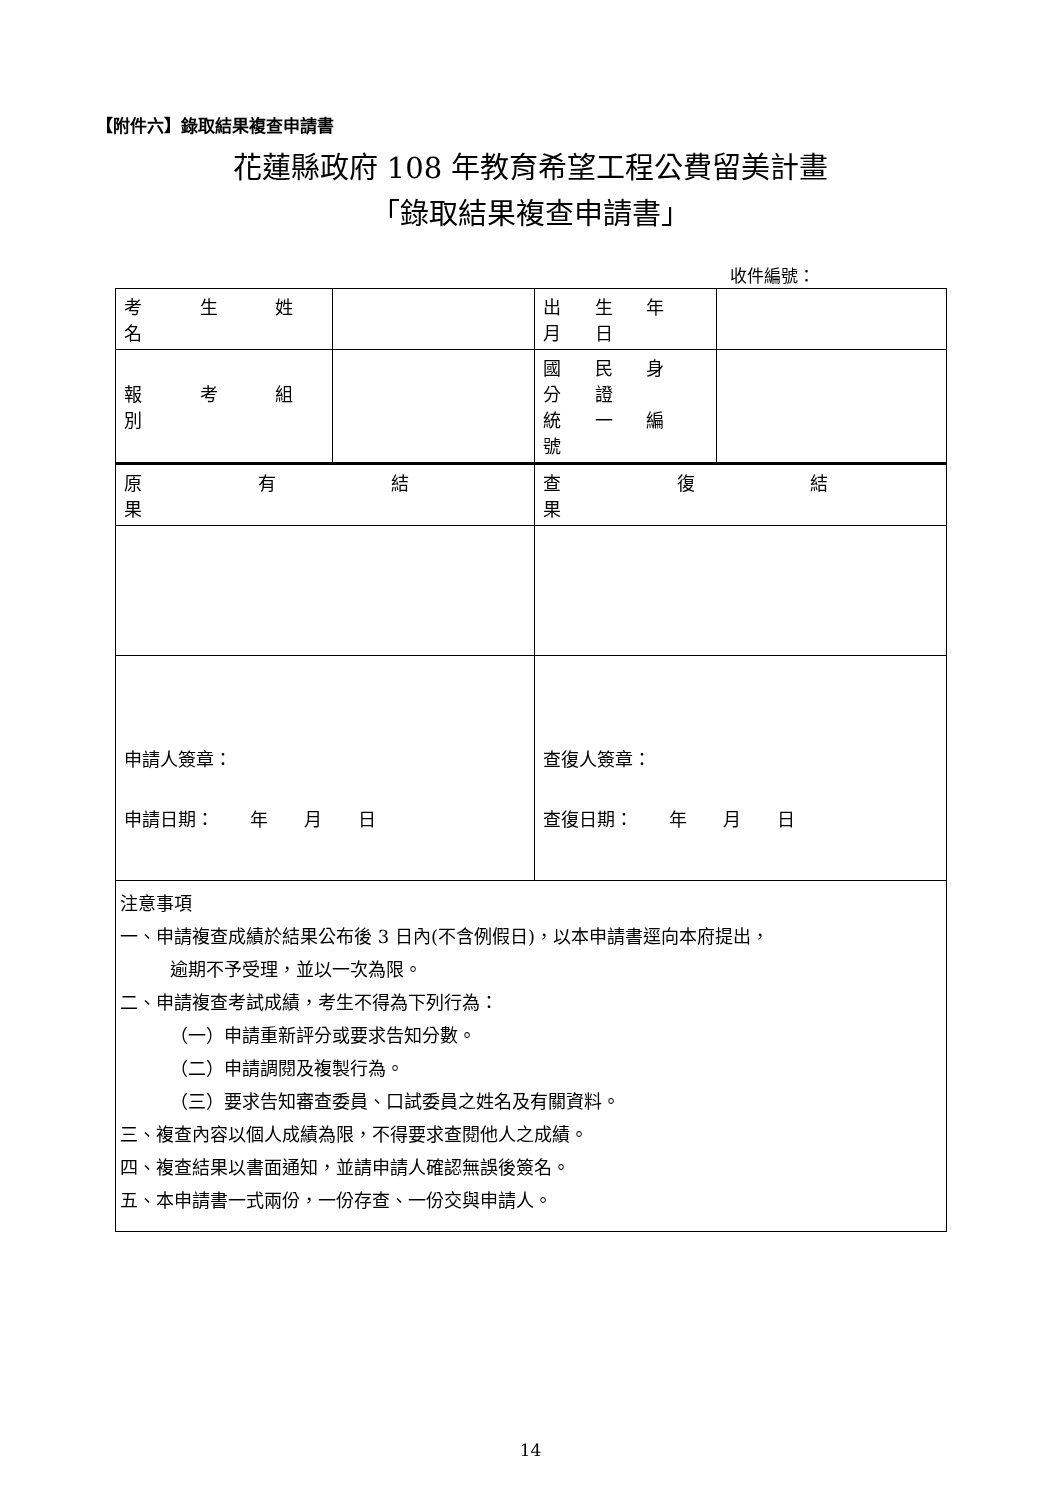【附件六】錄取結果複查申請書
花蓮縣政府 108 年教育希望工程公費留美計畫
「錄取結果複查申請書」
收件編號：
| 考 生 姓 名 | | 出 生 年 月 日 | |
| 報 考 組 別 | | 國 民 身 分 證 統 一 編 號 | |
| 原 有 結 果 | | 查 復 結 果 | |
| 申請人簽章： 申請日期： 年 月 日 | | 查復人簽章： 查復日期： 年 月 日 | |
| 注意事項 一、申請複查成績於結果公布後 3 日內(不含例假日)，以本申請書逕向本府提出， 逾期不予受理，並以一次為限。 二、申請複查考試成績，考生不得為下列行為： （一）申請重新評分或要求告知分數。 （二）申請調閱及複製行為。 （三）要求告知審查委員、口試委員之姓名及有關資料。 三、複查內容以個人成績為限，不得要求查閱他人之成績。 四、複查結果以書面通知，並請申請人確認無誤後簽名。 五、本申請書一式兩份，一份存查、一份交與申請人。 | | | |
14